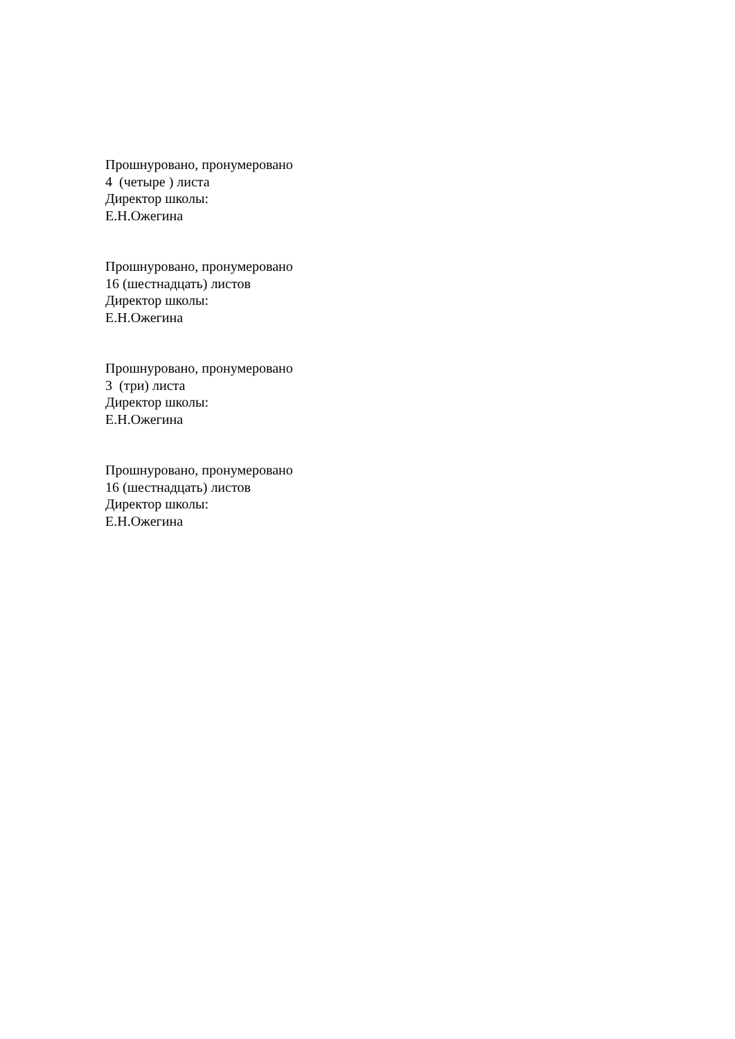Прошнуровано, пронумеровано
4 (четыре ) листа
Директор школы:
Е.Н.Ожегина
Прошнуровано, пронумеровано
16 (шестнадцать) листов
Директор школы:
Е.Н.Ожегина
Прошнуровано, пронумеровано
3 (три) листа
Директор школы:
Е.Н.Ожегина
Прошнуровано, пронумеровано
16 (шестнадцать) листов
Директор школы:
Е.Н.Ожегина